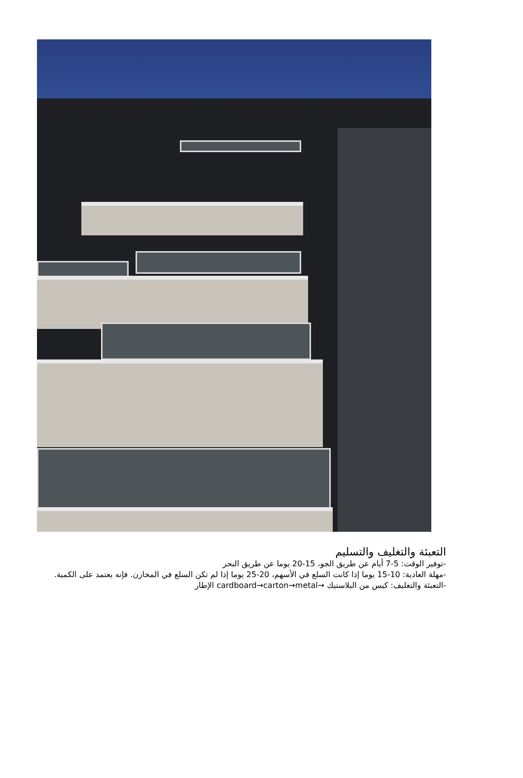التعبئة والتغليف والتسليم
-توفير الوقت: 5-7 أيام عن طريق الجو، 15-20 يوما عن طريق البحر
-مهلة العادية: 10-15 يوما إذا كانت السلع في الأسهم، 20-25 يوما إذا لم تكن السلع في المخازن. فإنه يعتمد على الكمية.
-التعبئة والتغليف: كيس من البلاستيك →cardboard→carton→metal الإطار